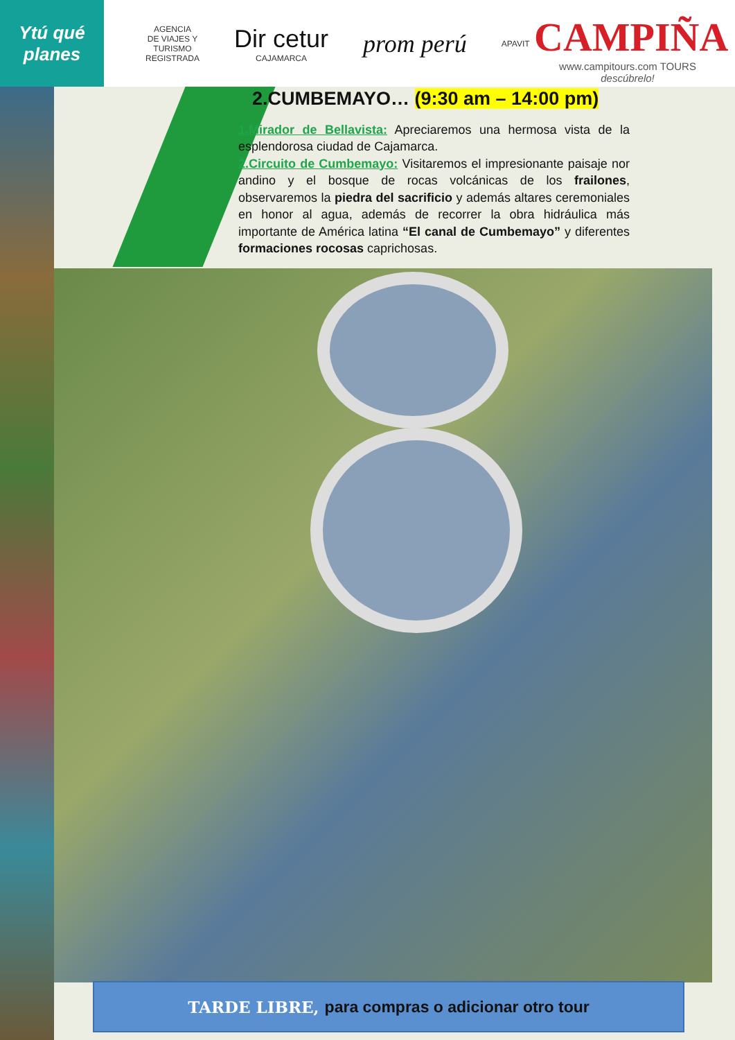Ytú qué planes
AGENCIA
DE VIAJES Y
TURISMO
REGISTRADA
Dir cetur
CAJAMARCA
prom perú
APAVIT
CAMPIÑA
www.campitours.com TOURS
descúbrelo!
2.CUMBEMAYO… (9:30 am – 14:00 pm)
1.Mirador de Bellavista: Apreciaremos una hermosa vista de la esplendorosa ciudad de Cajamarca.
2.Circuito de Cumbemayo: Visitaremos el impresionante paisaje nor andino y el bosque de rocas volcánicas de los frailones, observaremos la piedra del sacrificio y además altares ceremoniales en honor al agua, además de recorrer la obra hidráulica más importante de América latina “El canal de Cumbemayo” y diferentes formaciones rocosas caprichosas.
TARDE LIBRE, para compras o adicionar otro tour